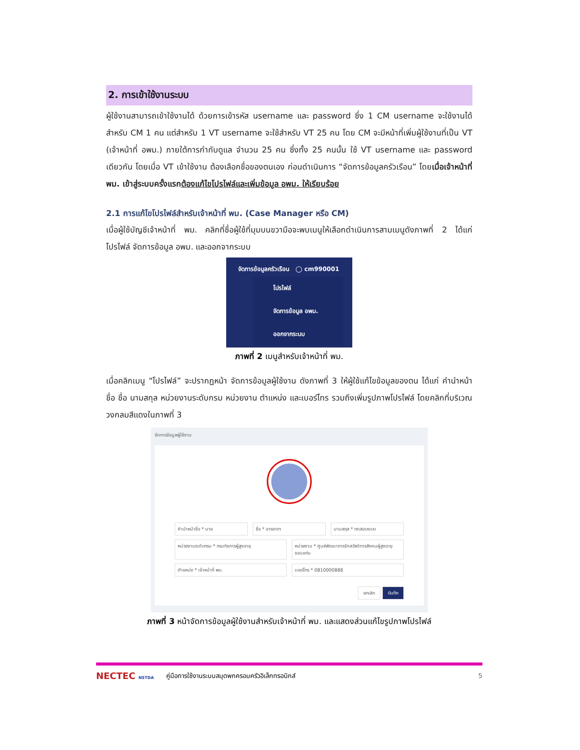2. การเข้าใช้งานระบบ
ผู้ใช้งานสามารถเข้าใช้งานได้ ด้วยการเข้ารหัส username และ password ซึ่ง 1 CM username จะใช้งานได้สำหรับ CM 1 คน แต่สำหรับ 1 VT username จะใช้สำหรับ VT 25 คน โดย CM จะมีหน้าที่เพิ่มผู้ใช้งานที่เป็น VT (เจ้าหน้าที่ อพม.) ภายใต้การกำกับดูแล จำนวน 25 คน ซึ่งทั้ง 25 คนนั้น ใช้ VT username และ password เดียวกัน โดยเมื่อ VT เข้าใช้งาน ต้องเลือกชื่อของตนเอง ก่อนดำเนินการ “จัดการข้อมูลครัวเรือน” โดยเมื่อเจ้าหน้าที่ พม. เข้าสู่ระบบครั้งแรกต้องแก้ไขโปรไฟล์และเพิ่มข้อมูล อพม. ให้เรียบร้อย
2.1 การแก้ไขโปรไฟล์สำหรับเจ้าหน้าที่ พม. (Case Manager หรือ CM)
เมื่อผู้ใช้บัญชีเจ้าหน้าที่ พม. คลิกที่ชื่อผู้ใช้ที่มุมบนขวามือจะพบเมนูให้เลือกดำเนินการสามเมนูดังภาพที่ 2 ได้แก่ โปรไฟล์ จัดการข้อมูล อพม. และออกจากระบบ
จัดการข้อมูลครัวเรือน ◯ cm990001
โปรไฟล์
จัดการข้อมูล อพม.
ออกจากระบบ
ภาพที่ 2 เมนูสำหรับเจ้าหน้าที่ พม.
เมื่อคลิกเมนู “โปรไฟล์” จะปรากฏหน้า จัดการข้อมูลผู้ใช้งาน ดังภาพที่ 3 ให้ผู้ใช้แก้ไขข้อมูลของตน ได้แก่ คำนำหน้าชื่อ ชื่อ นามสกุล หน่วยงานระดับกรม หน่วยงาน ตำแหน่ง และเบอร์โทร รวมถึงเพิ่มรูปภาพโปรไฟล์ โดยคลิกที่บริเวณวงกลมสีแดงในภาพที่ 3
จัดการข้อมูลผู้ใช้งาน
คำนำหน้าชื่อ * นาย ชื่อ * อารยาภา นามสกุล * ทดสอบระบบ
หน่วยงานระดับกรม * กรมกิจการผู้สูงอายุ
หน่วยงาน * ศูนย์พัฒนาการจัดสวัสดิการสังคมผู้สูงอายุขอนแก่น
ตำแหน่ง * เจ้าหน้าที่ พม. เบอร์โทร * 0810000888
ยกเลิก บันทึก
ภาพที่ 3 หน้าจัดการข้อมูลผู้ใช้งานสำหรับเจ้าหน้าที่ พม. และแสดงส่วนแก้ไขรูปภาพโปรไฟล์
NECTEC NSTDA คู่มือการใช้งานระบบสมุดพกครอบครัวอิเล็กทรอนิกส์ 5